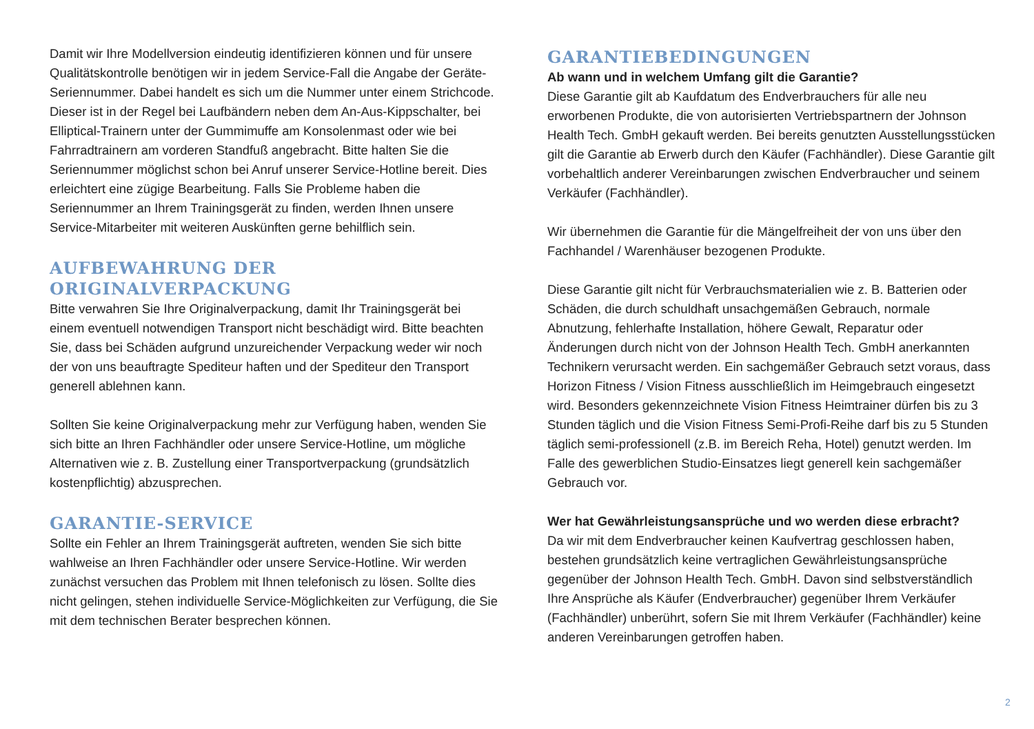Damit wir Ihre Modellversion eindeutig identifizieren können und für unsere Qualitätskontrolle benötigen wir in jedem Service-Fall die Angabe der Geräte-Seriennummer. Dabei handelt es sich um die Nummer unter einem Strichcode. Dieser ist in der Regel bei Laufbändern neben dem An-Aus-Kippschalter, bei Elliptical-Trainern unter der Gummimuffe am Konsolenmast oder wie bei Fahrradtrainern am vorderen Standfuß angebracht. Bitte halten Sie die Seriennummer möglichst schon bei Anruf unserer Service-Hotline bereit. Dies erleichtert eine zügige Bearbeitung. Falls Sie Probleme haben die Seriennummer an Ihrem Trainingsgerät zu finden, werden Ihnen unsere Service-Mitarbeiter mit weiteren Auskünften gerne behilflich sein.
AUFBEWAHRUNG DER ORIGINALVERPACKUNG
Bitte verwahren Sie Ihre Originalverpackung, damit Ihr Trainingsgerät bei einem eventuell notwendigen Transport nicht beschädigt wird. Bitte beachten Sie, dass bei Schäden aufgrund unzureichender Verpackung weder wir noch der von uns beauftragte Spediteur haften und der Spediteur den Transport generell ablehnen kann.
Sollten Sie keine Originalverpackung mehr zur Verfügung haben, wenden Sie sich bitte an Ihren Fachhändler oder unsere Service-Hotline, um mögliche Alternativen wie z. B. Zustellung einer Transportverpackung (grundsätzlich kostenpflichtig) abzusprechen.
GARANTIE-SERVICE
Sollte ein Fehler an Ihrem Trainingsgerät auftreten, wenden Sie sich bitte wahlweise an Ihren Fachhändler oder unsere Service-Hotline. Wir werden zunächst versuchen das Problem mit Ihnen telefonisch zu lösen. Sollte dies nicht gelingen, stehen individuelle Service-Möglichkeiten zur Verfügung, die Sie mit dem technischen Berater besprechen können.
GARANTIEBEDINGUNGEN
Ab wann und in welchem Umfang gilt die Garantie?
Diese Garantie gilt ab Kaufdatum des Endverbrauchers für alle neu erworbenen Produkte, die von autorisierten Vertriebspartnern der Johnson Health Tech. GmbH gekauft werden. Bei bereits genutzten Ausstellungsstücken gilt die Garantie ab Erwerb durch den Käufer (Fachhändler). Diese Garantie gilt vorbehaltlich anderer Vereinbarungen zwischen Endverbraucher und seinem Verkäufer (Fachhändler).
Wir übernehmen die Garantie für die Mängelfreiheit der von uns über den Fachhandel / Warenhäuser bezogenen Produkte.
Diese Garantie gilt nicht für Verbrauchsmaterialien wie z. B. Batterien oder Schäden, die durch schuldhaft unsachgemäßen Gebrauch, normale Abnutzung, fehlerhafte Installation, höhere Gewalt, Reparatur oder Änderungen durch nicht von der Johnson Health Tech. GmbH anerkannten Technikern verursacht werden. Ein sachgemäßer Gebrauch setzt voraus, dass Horizon Fitness / Vision Fitness ausschließlich im Heimgebrauch eingesetzt wird. Besonders gekennzeichnete Vision Fitness Heimtrainer dürfen bis zu 3 Stunden täglich und die Vision Fitness Semi-Profi-Reihe darf bis zu 5 Stunden täglich semi-professionell (z.B. im Bereich Reha, Hotel) genutzt werden. Im Falle des gewerblichen Studio-Einsatzes liegt generell kein sachgemäßer Gebrauch vor.
Wer hat Gewährleistungsansprüche und wo werden diese erbracht?
Da wir mit dem Endverbraucher keinen Kaufvertrag geschlossen haben, bestehen grundsätzlich keine vertraglichen Gewährleistungsansprüche gegenüber der Johnson Health Tech. GmbH. Davon sind selbstverständlich Ihre Ansprüche als Käufer (Endverbraucher) gegenüber Ihrem Verkäufer (Fachhändler) unberührt, sofern Sie mit Ihrem Verkäufer (Fachhändler) keine anderen Vereinbarungen getroffen haben.
2